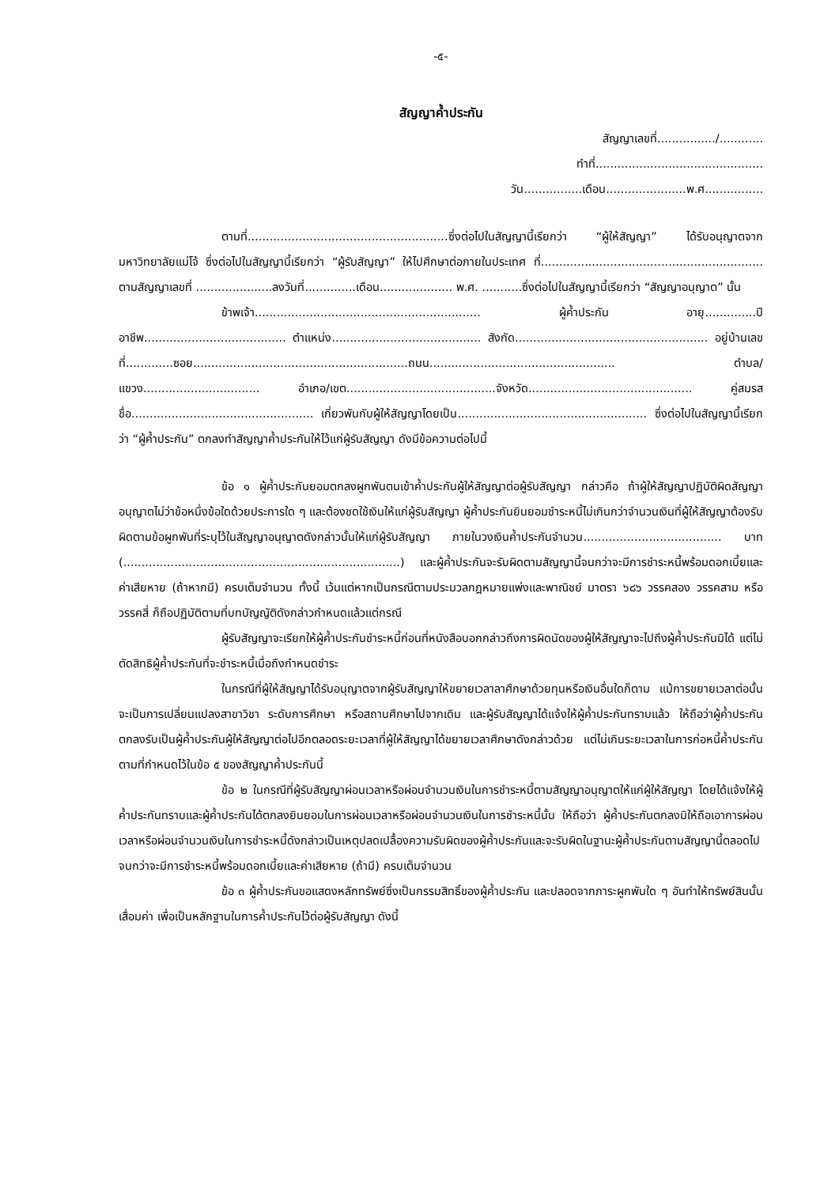-๕-
สัญญาค้ำประกัน
สัญญาเลขที่................/............
ทำที่..............................................
วัน................เดือน......................พ.ศ................
ตามที่.......................................................ซึ่งต่อไปในสัญญานี้เรียกว่า “ผู้ให้สัญญา” ได้รับอนุญาตจากมหาวิทยาลัยแม่โจ้ ซึ่งต่อไปในสัญญานี้เรียกว่า “ผู้รับสัญญา” ให้ไปศึกษาต่อภายในประเทศ ที่............................................................. ตามสัญญาเลขที่ .....................ลงวันที่..............เดือน.................... พ.ศ. ...........ซึ่งต่อไปในสัญญานี้เรียกว่า “สัญญาอนุญาต” นั้น
ข้าพเจ้า.............................................................. ผู้ค้ำประกัน อายุ..............ปี อาชีพ....................................... ตำแหน่ง......................................... สังกัด..................................................... อยู่บ้านเลขที่.............ซอย...........................................................ถนน................................................... ตำบล/แขวง................................ อำเภอ/เขต.........................................จังหวัด............................................. คู่สมรสชื่อ.................................................. เกี่ยวพันกับผู้ให้สัญญาโดยเป็น.................................................... ซึ่งต่อไปในสัญญานี้เรียกว่า “ผู้ค้ำประกัน” ตกลงทำสัญญาค้ำประกันให้ไว้แก่ผู้รับสัญญา ดังมีข้อความต่อไปนี้
ข้อ ๑ ผู้ค้ำประกันยอมตกลงผูกพันตนเข้าค้ำประกันผู้ให้สัญญาต่อผู้รับสัญญา กล่าวคือ ถ้าผู้ให้สัญญาปฏิบัติผิดสัญญาอนุญาตไม่ว่าข้อหนึ่งข้อใดด้วยประการใด ๆ และต้องชดใช้เงินให้แก่ผู้รับสัญญา ผู้ค้ำประกันยินยอมชำระหนี้ไม่เกินกว่าจำนวนเงินที่ผู้ให้สัญญาต้องรับผิดตามข้อผูกพันที่ระบุไว้ในสัญญาอนุญาตดังกล่าวนั้นให้แก่ผู้รับสัญญา ภายในวงเงินค้ำประกันจำนวน...................................... บาท (............................................................................) และผู้ค้ำประกันจะรับผิดตามสัญญานี้จนกว่าจะมีการชำระหนี้พร้อมดอกเบี้ยและค่าเสียหาย (ถ้าหากมี) ครบเต็มจำนวน ทั้งนี้ เว้นแต่หากเป็นกรณีตามประมวลกฎหมายแพ่งและพาณิชย์ มาตรา ๖๘๖ วรรคสอง วรรคสาม หรือวรรคสี่ ก็ถือปฏิบัติตามที่บทบัญญัติดังกล่าวกำหนดแล้วแต่กรณี
ผู้รับสัญญาจะเรียกให้ผู้ค้ำประกันชำระหนี้ก่อนที่หนังสือบอกกล่าวถึงการผิดนัดของผู้ให้สัญญาจะไปถึงผู้ค้ำประกันมิได้ แต่ไม่ตัดสิทธิผู้ค้ำประกันที่จะชำระหนี้เมื่อถึงกำหนดชำระ
ในกรณีที่ผู้ให้สัญญาได้รับอนุญาตจากผู้รับสัญญาให้ขยายเวลาลาศึกษาด้วยทุนหรือเงินอื่นใดก็ตาม แม้การขยายเวลาต่อนั้นจะเป็นการเปลี่ยนแปลงสาขาวิชา ระดับการศึกษา หรือสถานศึกษาไปจากเดิม และผู้รับสัญญาได้แจ้งให้ผู้ค้ำประกันทราบแล้ว ให้ถือว่าผู้ค้ำประกันตกลงรับเป็นผู้ค้ำประกันผู้ให้สัญญาต่อไปอีกตลอดระยะเวลาที่ผู้ให้สัญญาได้ขยายเวลาศึกษาดังกล่าวด้วย แต่ไม่เกินระยะเวลาในการก่อหนี้ค้ำประกันตามที่กำหนดไว้ในข้อ ๕ ของสัญญาค้ำประกันนี้
ข้อ ๒ ในกรณีที่ผู้รับสัญญาผ่อนเวลาหรือผ่อนจำนวนเงินในการชำระหนี้ตามสัญญาอนุญาตให้แก่ผู้ให้สัญญา โดยได้แจ้งให้ผู้ค้ำประกันทราบและผู้ค้ำประกันได้ตกลงยินยอมในการผ่อนเวลาหรือผ่อนจำนวนเงินในการชำระหนี้นั้น ให้ถือว่า ผู้ค้ำประกันตกลงมิให้ถือเอาการผ่อนเวลาหรือผ่อนจำนวนเงินในการชำระหนี้ดังกล่าวเป็นเหตุปลดเปลื้องความรับผิดของผู้ค้ำประกันและจะรับผิดในฐานะผู้ค้ำประกันตามสัญญานี้ตลอดไปจนกว่าจะมีการชำระหนี้พร้อมดอกเบี้ยและค่าเสียหาย (ถ้ามี) ครบเต็มจำนวน
ข้อ ๓ ผู้ค้ำประกันขอแสดงหลักทรัพย์ซึ่งเป็นกรรมสิทธิ์ของผู้ค้ำประกัน และปลอดจากภาระผูกพันใด ๆ อันทำให้ทรัพย์สินนั้นเสื่อมค่า เพื่อเป็นหลักฐานในการค้ำประกันไว้ต่อผู้รับสัญญา ดังนี้